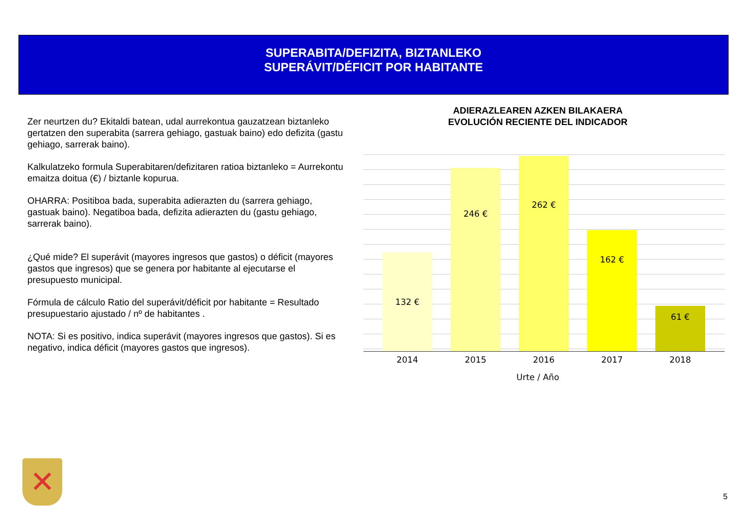SUPERABITA/DEFIZITA, BIZTANLEKO
SUPERÁVIT/DÉFICIT POR HABITANTE
Zer neurtzen du? Ekitaldi batean, udal aurrekontua gauzatzean biztanleko gertatzen den superabita (sarrera gehiago, gastuak baino) edo defizita (gastu gehiago, sarrerak baino).
Kalkulatzeko formula Superabitaren/defizitaren ratioa biztanleko = Aurrekontu emaitza doitua (€) / biztanle kopurua.
OHARRA: Positiboa bada, superabita adierazten du (sarrera gehiago, gastuak baino). Negatiboa bada, defizita adierazten du (gastu gehiago, sarrerak baino).
¿Qué mide? El superávit (mayores ingresos que gastos) o déficit (mayores gastos que ingresos) que se genera por habitante al ejecutarse el presupuesto municipal.
Fórmula de cálculo Ratio del superávit/déficit por habitante = Resultado presupuestario ajustado / nº de habitantes .
NOTA: Si es positivo, indica superávit (mayores ingresos que gastos). Si es negativo, indica déficit (mayores gastos que ingresos).
ADIERAZLEAREN AZKEN BILAKAERA
EVOLUCIÓN RECIENTE DEL INDICADOR
132 € 246 € 262 € 162 € 61 €
2014 2015 2016 2017 2018
Urte / Año
✕
5